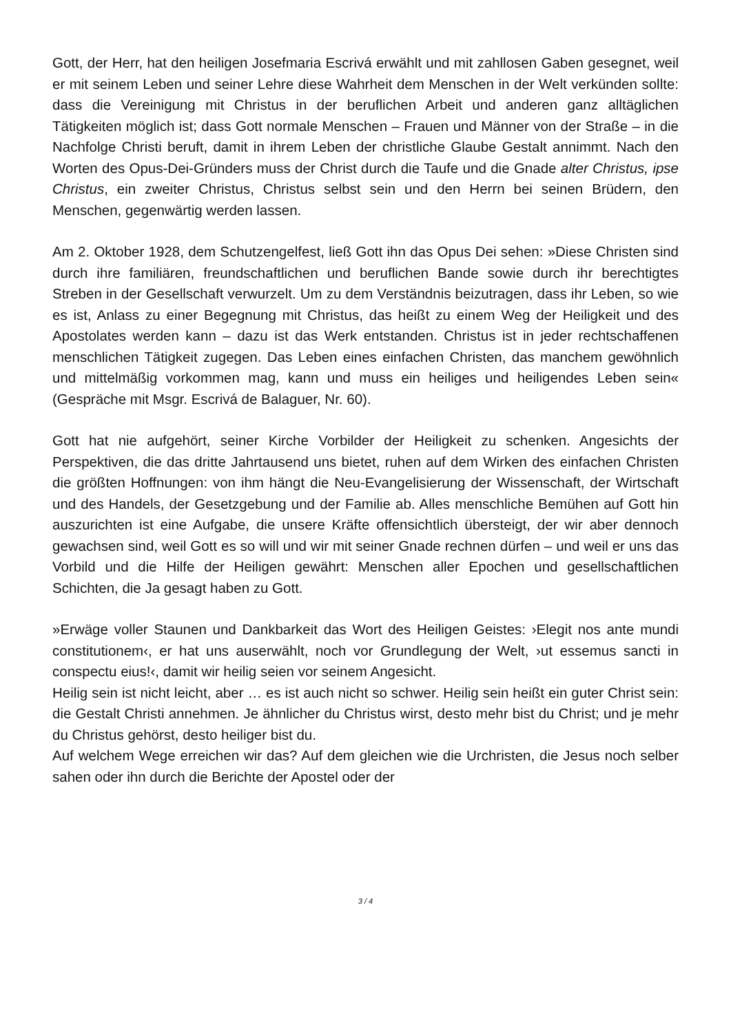Gott, der Herr, hat den heiligen Josefmaria Escrivá erwählt und mit zahllosen Gaben gesegnet, weil er mit seinem Leben und seiner Lehre diese Wahrheit dem Menschen in der Welt verkünden sollte: dass die Vereinigung mit Christus in der beruflichen Arbeit und anderen ganz alltäglichen Tätigkeiten möglich ist; dass Gott normale Menschen – Frauen und Männer von der Straße – in die Nachfolge Christi beruft, damit in ihrem Leben der christliche Glaube Gestalt annimmt. Nach den Worten des Opus-Dei-Gründers muss der Christ durch die Taufe und die Gnade alter Christus, ipse Christus, ein zweiter Christus, Christus selbst sein und den Herrn bei seinen Brüdern, den Menschen, gegenwärtig werden lassen.
Am 2. Oktober 1928, dem Schutzengelfest, ließ Gott ihn das Opus Dei sehen: »Diese Christen sind durch ihre familiären, freundschaftlichen und beruflichen Bande sowie durch ihr berechtigtes Streben in der Gesellschaft verwurzelt. Um zu dem Verständnis beizutragen, dass ihr Leben, so wie es ist, Anlass zu einer Begegnung mit Christus, das heißt zu einem Weg der Heiligkeit und des Apostolates werden kann – dazu ist das Werk entstanden. Christus ist in jeder rechtschaffenen menschlichen Tätigkeit zugegen. Das Leben eines einfachen Christen, das manchem gewöhnlich und mittelmäßig vorkommen mag, kann und muss ein heiliges und heiligendes Leben sein« (Gespräche mit Msgr. Escrivá de Balaguer, Nr. 60).
Gott hat nie aufgehört, seiner Kirche Vorbilder der Heiligkeit zu schenken. Angesichts der Perspektiven, die das dritte Jahrtausend uns bietet, ruhen auf dem Wirken des einfachen Christen die größten Hoffnungen: von ihm hängt die Neu-Evangelisierung der Wissenschaft, der Wirtschaft und des Handels, der Gesetzgebung und der Familie ab. Alles menschliche Bemühen auf Gott hin auszurichten ist eine Aufgabe, die unsere Kräfte offensichtlich übersteigt, der wir aber dennoch gewachsen sind, weil Gott es so will und wir mit seiner Gnade rechnen dürfen – und weil er uns das Vorbild und die Hilfe der Heiligen gewährt: Menschen aller Epochen und gesellschaftlichen Schichten, die Ja gesagt haben zu Gott.
»Erwäge voller Staunen und Dankbarkeit das Wort des Heiligen Geistes: ›Elegit nos ante mundi constitutionem‹, er hat uns auserwählt, noch vor Grundlegung der Welt, ›ut essemus sancti in conspectu eius!‹, damit wir heilig seien vor seinem Angesicht.
Heilig sein ist nicht leicht, aber … es ist auch nicht so schwer. Heilig sein heißt ein guter Christ sein: die Gestalt Christi annehmen. Je ähnlicher du Christus wirst, desto mehr bist du Christ; und je mehr du Christus gehörst, desto heiliger bist du.
Auf welchem Wege erreichen wir das? Auf dem gleichen wie die Urchristen, die Jesus noch selber sahen oder ihn durch die Berichte der Apostel oder der
3 / 4